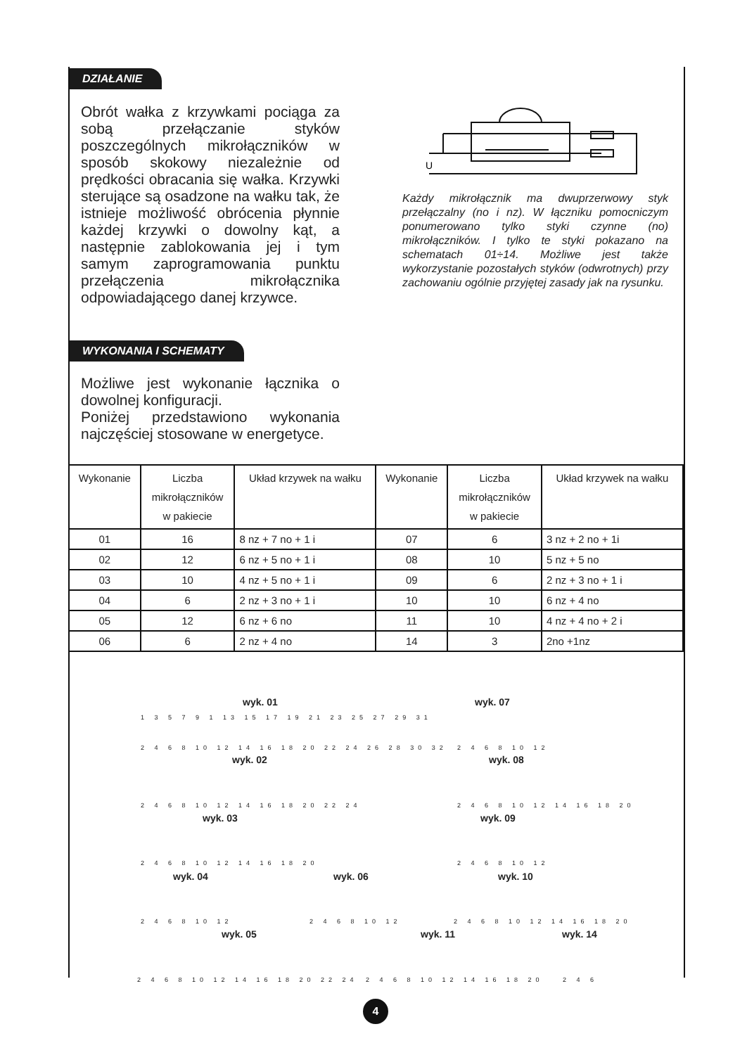DZIAŁANIE
Obrót wałka z krzywkami pociąga za sobą przełączanie styków poszczególnych mikrołączników w sposób skokowy niezależnie od prędkości obracania się wałka. Krzywki sterujące są osadzone na wałku tak, że istnieje możliwość obrócenia płynnie każdej krzywki o dowolny kąt, a następnie zablokowania jej i tym samym zaprogramowania punktu przełączenia mikrołącznika odpowiadającego danej krzywce.
U
Każdy mikrołącznik ma dwuprzerwowy styk przełączalny (no i nz). W łączniku pomocniczym ponumerowano tylko styki czynne (no) mikrołączników. I tylko te styki pokazano na schematach 01÷14. Możliwe jest także wykorzystanie pozostałych styków (odwrotnych) przy zachowaniu ogólnie przyjętej zasady jak na rysunku.
WYKONANIA I SCHEMATY
Możliwe jest wykonanie łącznika o dowolnej konfiguracji.
Poniżej przedstawiono wykonania najczęściej stosowane w energetyce.
| Wykonanie | Liczba mikrołączników w pakiecie | Układ krzywek na wałku | Wykonanie | Liczba mikrołączników w pakiecie | Układ krzywek na wałku |
| --- | --- | --- | --- | --- | --- |
| 01 | 16 | 8 nz + 7 no + 1 i | 07 | 6 | 3 nz + 2 no + 1i |
| 02 | 12 | 6 nz + 5 no + 1 i | 08 | 10 | 5 nz + 5 no |
| 03 | 10 | 4 nz + 5 no + 1 i | 09 | 6 | 2 nz + 3 no + 1 i |
| 04 | 6 | 2 nz + 3 no + 1 i | 10 | 10 | 6 nz + 4 no |
| 05 | 12 | 6 nz + 6 no | 11 | 10 | 4 nz + 4 no + 2 i |
| 06 | 6 | 2 nz + 4 no | 14 | 3 | 2no +1nz |
wyk. 01
1 3 5 7 9 1 13 15 17 19 21 23 25 27 29 31
2 4 6 8 10 12 14 16 18 20 22 24 26 28 30 32
wyk. 07
2 4 6 8 10 12
wyk. 02
2 4 6 8 10 12 14 16 18 20 22 24
wyk. 08
2 4 6 8 10 12 14 16 18 20
wyk. 03
2 4 6 8 10 12 14 16 18 20
wyk. 09
2 4 6 8 10 12
wyk. 04
2 4 6 8 10 12
wyk. 06
2 4 6 8 10 12
wyk. 10
2 4 6 8 10 12 14 16 18 20
wyk. 05
2 4 6 8 10 12 14 16 18 20 22 24
wyk. 11
2 4 6 8 10 12 14 16 18 20
wyk. 14
2 4 6
4